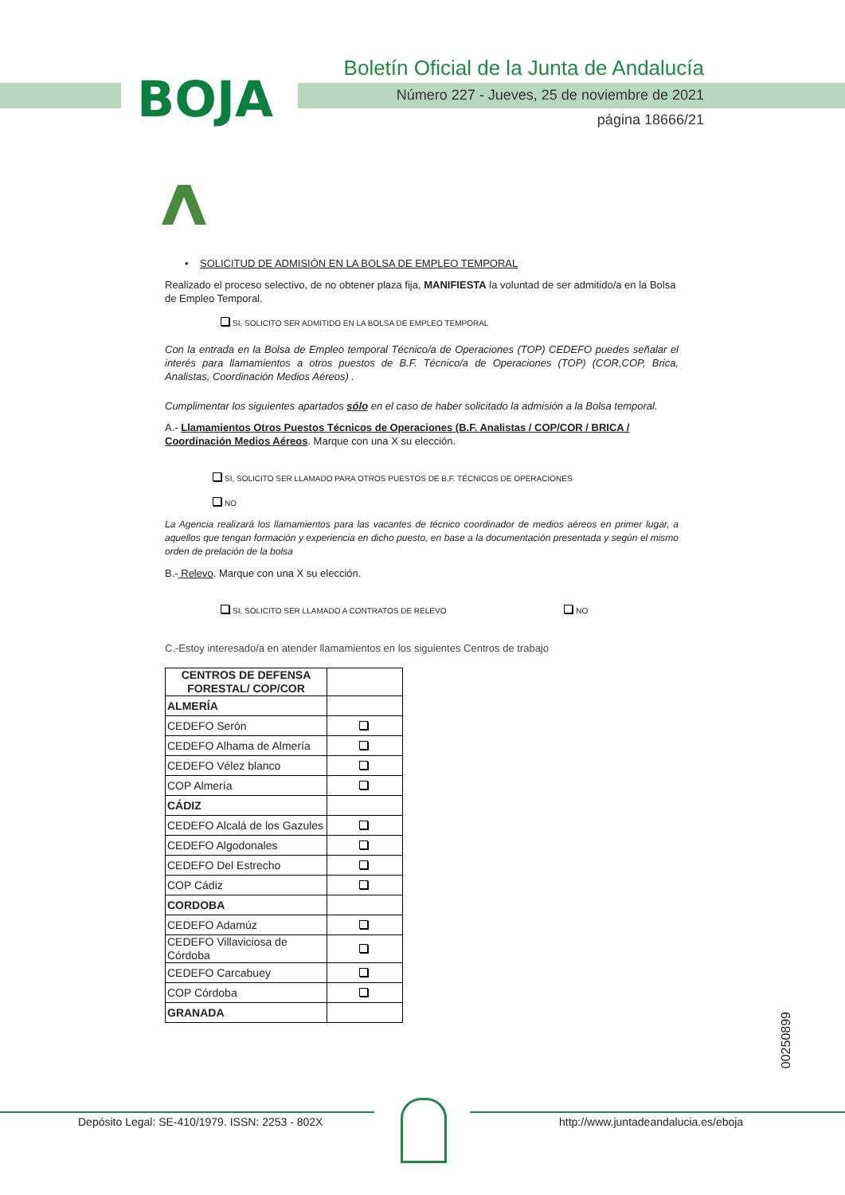BOJA
Boletín Oficial de la Junta de Andalucía
Número 227 - Jueves, 25 de noviembre de 2021
página 18666/21
• SOLICITUD DE ADMISIÓN EN LA BOLSA DE EMPLEO TEMPORAL
Realizado el proceso selectivo, de no obtener plaza fija, MANIFIESTA la voluntad de ser admitido/a en la Bolsa de Empleo Temporal.
SI, SOLICITO SER ADMITIDO EN LA BOLSA DE EMPLEO TEMPORAL
Con la entrada en la Bolsa de Empleo temporal Técnico/a de Operaciones (TOP) CEDEFO puedes señalar el interés para llamamientos a otros puestos de B.F. Técnico/a de Operaciones (TOP) (COR,COP, Brica, Analistas, Coordinación Medios Aéreos) .
Cumplimentar los siguientes apartados sólo en el caso de haber solicitado la admisión a la Bolsa temporal.
A.- Llamamientos Otros Puestos Técnicos de Operaciones (B.F. Analistas / COP/COR / BRICA / Coordinación Medios Aéreos. Marque con una X su elección.
SI, SOLICITO SER LLAMADO PARA OTROS PUESTOS DE B.F. TÉCNICOS DE OPERACIONES
NO
La Agencia realizará los llamamientos para las vacantes de técnico coordinador de medios aéreos en primer lugar, a aquellos que tengan formación y experiencia en dicho puesto, en base a la documentación presentada y según el mismo orden de prelación de la bolsa
B.- Relevo. Marque con una X su elección.
SI, SOLICITO SER LLAMADO A CONTRATOS DE RELEVO NO
C.-Estoy interesado/a en atender llamamientos en los siguientes Centros de trabajo
| CENTROS DE DEFENSA FORESTAL/ COP/COR | |
| --- | --- |
| ALMERÍA | |
| CEDEFO Serón | |
| CEDEFO Alhama de Almería | |
| CEDEFO Vélez blanco | |
| COP Almería | |
| CÁDIZ | |
| CEDEFO Alcalá de los Gazules | |
| CEDEFO Algodonales | |
| CEDEFO Del Estrecho | |
| COP Cádiz | |
| CORDOBA | |
| CEDEFO Adamúz | |
| CEDEFO Villaviciosa de Córdoba | |
| CEDEFO Carcabuey | |
| COP Córdoba | |
| GRANADA | |
00250899
Depósito Legal: SE-410/1979. ISSN: 2253 - 802X
http://www.juntadeandalucia.es/eboja